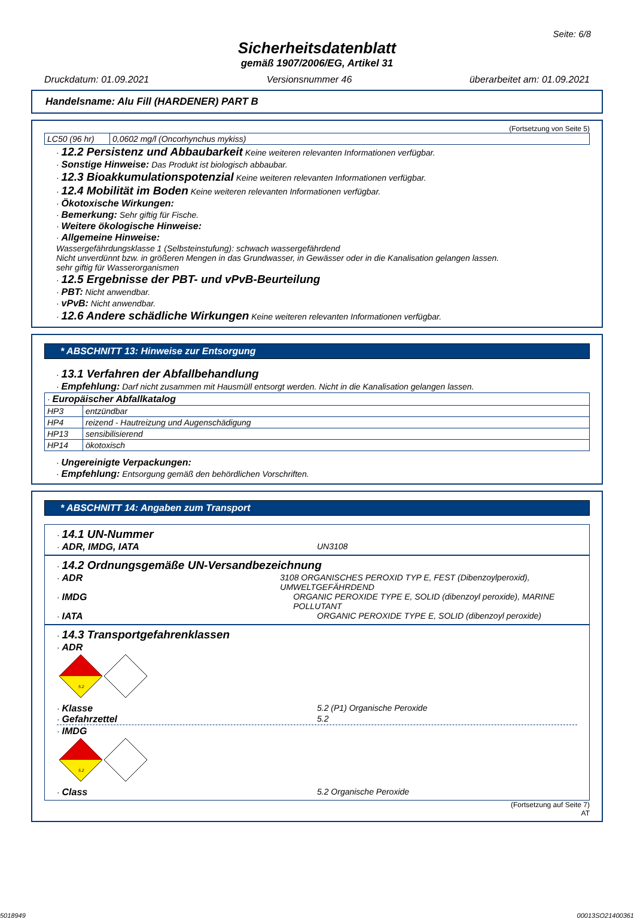Seite: 6/8
Sicherheitsdatenblatt
gemäß 1907/2006/EG, Artikel 31
Druckdatum: 01.09.2021 Versionsnummer 46 überarbeitet am: 01.09.2021
Handelsname: Alu Fill (HARDENER) PART B
(Fortsetzung von Seite 5)
| LC50 (96 hr) | 0,0602 mg/l (Oncorhynchus mykiss) |
· 12.2 Persistenz und Abbaubarkeit Keine weiteren relevanten Informationen verfügbar.
· Sonstige Hinweise: Das Produkt ist biologisch abbaubar.
· 12.3 Bioakkumulationspotenzial Keine weiteren relevanten Informationen verfügbar.
· 12.4 Mobilität im Boden Keine weiteren relevanten Informationen verfügbar.
· Ökotoxische Wirkungen:
· Bemerkung: Sehr giftig für Fische.
· Weitere ökologische Hinweise:
· Allgemeine Hinweise:
Wassergefährdungsklasse 1 (Selbsteinstufung): schwach wassergefährdend
Nicht unverdünnt bzw. in größeren Mengen in das Grundwasser, in Gewässer oder in die Kanalisation gelangen lassen.
sehr giftig für Wasserorganismen
· 12.5 Ergebnisse der PBT- und vPvB-Beurteilung
· PBT: Nicht anwendbar.
· vPvB: Nicht anwendbar.
· 12.6 Andere schädliche Wirkungen Keine weiteren relevanten Informationen verfügbar.
* ABSCHNITT 13: Hinweise zur Entsorgung
· 13.1 Verfahren der Abfallbehandlung
· Empfehlung: Darf nicht zusammen mit Hausmüll entsorgt werden. Nicht in die Kanalisation gelangen lassen.
| · Europäischer Abfallkatalog | |
| HP3 | entzündbar |
| HP4 | reizend - Hautreizung und Augenschädigung |
| HP13 | sensibilisierend |
| HP14 | ökotoxisch |
· Ungereinigte Verpackungen:
· Empfehlung: Entsorgung gemäß den behördlichen Vorschriften.
* ABSCHNITT 14: Angaben zum Transport
· 14.1 UN-Nummer
· ADR, IMDG, IATA UN3108
· 14.2 Ordnungsgemäße UN-Versandbezeichnung
· ADR 3108 ORGANISCHES PEROXID TYP E, FEST (Dibenzoylperoxid), UMWELTGEFÄHRDEND
· IMDG ORGANIC PEROXIDE TYPE E, SOLID (dibenzoyl peroxide), MARINE POLLUTANT
· IATA ORGANIC PEROXIDE TYPE E, SOLID (dibenzoyl peroxide)
· 14.3 Transportgefahrenklassen
· ADR
5.2
· Klasse 5.2 (P1) Organische Peroxide
· Gefahrzettel 5.2
· IMDG
5.2
· Class 5.2 Organische Peroxide
(Fortsetzung auf Seite 7)
AT
5018949 00013SO21400361